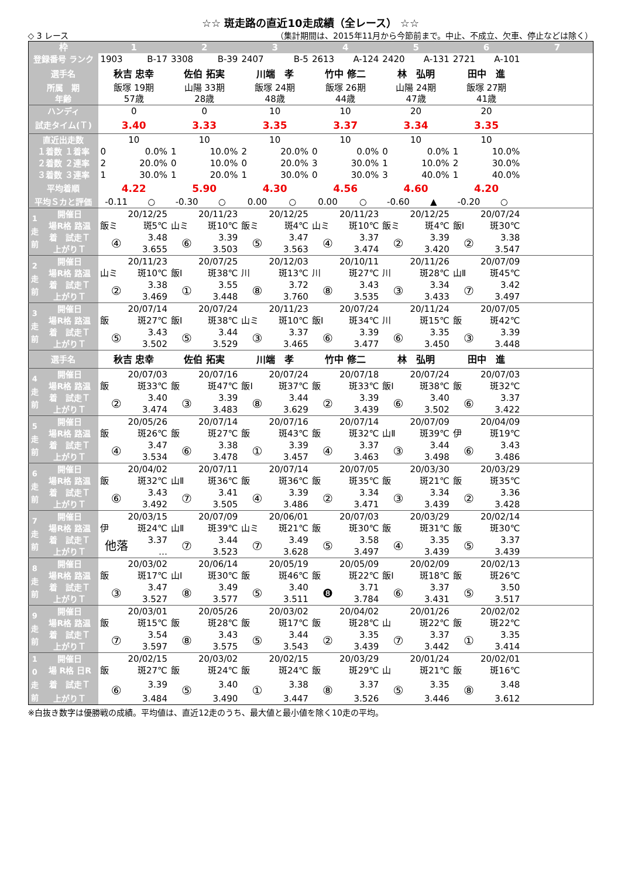☆☆ 斑走路の直近10走成績（全レース） ☆☆
◇ 3 レース （集計期間は、2015年11月から今節前まで。中止、不成立、欠車、停止などは除く）
| 枠 | | 1 | | 2 | | 3 | | 4 | | 5 | | 6 | | 7 |
| 登録番号 ランク | | 1903 | B-17 | 3308 | B-39 | 2407 | B-5 | 2613 | A-124 | 2420 | A-131 | 2721 | A-101 | |
| 選手名 | | 秋吉 忠幸 | | 佐伯 拓実 | | 川端 孝 | | 竹中 修二 | | 林 弘明 | | 田中 進 | | |
| 所属 期 年齢 | | 飯塚 19期 57歳 | | 山陽 33期 28歳 | | 飯塚 24期 48歳 | | 飯塚 26期 44歳 | | 山陽 24期 47歳 | | 飯塚 27期 41歳 | | |
| ハンディ | | 0 | | 0 | | 10 | | 10 | | 20 | | 20 | | |
| 試走タイム(Ｔ) | | 3.40 | | 3.33 | | 3.35 | | 3.37 | | 3.34 | | 3.35 | | |
| 直近出走数 | | 10 | | 10 | | 10 | | 10 | | 10 | | 10 | | |
| １着数 １着率 | | 0 | 0.0% | 1 | 10.0% | 2 | 20.0% | 0 | 0.0% | 0 | 0.0% | 1 | 10.0% | |
| ２着数 ２連率 | | 2 | 20.0% | 0 | 10.0% | 0 | 20.0% | 3 | 30.0% | 1 | 10.0% | 2 | 30.0% | |
| ３着数 ３連率 | | 1 | 30.0% | 1 | 20.0% | 1 | 30.0% | 0 | 30.0% | 3 | 40.0% | 1 | 40.0% | |
| 平均着順 | | 4.22 | | 5.90 | | 4.30 | | 4.56 | | 4.60 | | 4.20 | | |
| 平均Ｓカと評価 | | -0.11 | ○ | -0.30 | ○ | 0.00 | ○ | 0.00 | ○ | -0.60 | ▲ | -0.20 | ○ | |
| 1 走 前 | 開催日 | 20/12/25 | | 20/11/23 | | 20/12/25 | | 20/11/23 | | 20/12/25 | | 20/07/24 | | |
| | 場R格 路温 | 飯ミ | 斑5℃ | 山ミ | 斑10℃ | 飯ミ | 斑4℃ | 山ミ | 斑10℃ | 飯ミ | 斑4℃ | 飯Ⅰ | 斑30℃ | |
| | 着 試走Ｔ | ④ | 3.48 | ⑥ | 3.39 | ⑤ | 3.47 | ④ | 3.37 | ② | 3.39 | ② | 3.38 | |
| | 上がりＴ | | 3.655 | | 3.503 | | 3.563 | | 3.474 | | 3.420 | | 3.547 | |
| 2 走 前 | 開催日 | 20/11/23 | | 20/07/25 | | 20/12/03 | | 20/10/11 | | 20/11/26 | | 20/07/09 | | |
| | 場R格 路温 | 山ミ | 斑10℃ | 飯Ⅰ | 斑38℃ | 川 | 斑13℃ | 川 | 斑27℃ | 川 | 斑28℃ | 山Ⅱ | 斑45℃ | |
| | 着 試走Ｔ | ② | 3.38 | ① | 3.55 | ⑧ | 3.72 | ⑧ | 3.43 | ③ | 3.34 | ⑦ | 3.42 | |
| | 上がりＴ | | 3.469 | | 3.448 | | 3.760 | | 3.535 | | 3.433 | | 3.497 | |
| 3 走 前 | 開催日 | 20/07/14 | | 20/07/24 | | 20/11/23 | | 20/07/24 | | 20/11/24 | | 20/07/05 | | |
| | 場R格 路温 | 飯 | 斑27℃ | 飯Ⅰ | 斑38℃ | 山ミ | 斑10℃ | 飯Ⅰ | 斑34℃ | 川 | 斑15℃ | 飯 | 斑42℃ | |
| | 着 試走Ｔ | ⑤ | 3.43 | ⑤ | 3.44 | ③ | 3.37 | ⑥ | 3.39 | ⑥ | 3.35 | ③ | 3.39 | |
| | 上がりＴ | | 3.502 | | 3.529 | | 3.465 | | 3.477 | | 3.450 | | 3.448 | |
| 選手名 | | 秋吉 忠幸 | | 佐伯 拓実 | | 川端 孝 | | 竹中 修二 | | 林 弘明 | | 田中 進 | | |
| 4 走 前 | 開催日 | 20/07/03 | | 20/07/16 | | 20/07/24 | | 20/07/18 | | 20/07/24 | | 20/07/03 | | |
| | 場R格 路温 | 飯 | 斑33℃ | 飯 | 斑47℃ | 飯Ⅰ | 斑37℃ | 飯 | 斑33℃ | 飯Ⅰ | 斑38℃ | 飯 | 斑32℃ | |
| | 着 試走Ｔ | ② | 3.40 | ③ | 3.39 | ⑧ | 3.44 | ② | 3.39 | ⑥ | 3.40 | ⑥ | 3.37 | |
| | 上がりＴ | | 3.474 | | 3.483 | | 3.629 | | 3.439 | | 3.502 | | 3.422 | |
| 5 走 前 | 開催日 | 20/05/26 | | 20/07/14 | | 20/07/16 | | 20/07/14 | | 20/07/09 | | 20/04/09 | | |
| | 場R格 路温 | 飯 | 斑26℃ | 飯 | 斑27℃ | 飯 | 斑43℃ | 飯 | 斑32℃ | 山Ⅱ | 斑39℃ | 伊 | 斑19℃ | |
| | 着 試走Ｔ | ④ | 3.47 | ⑥ | 3.38 | ① | 3.39 | ④ | 3.37 | ③ | 3.44 | ⑥ | 3.43 | |
| | 上がりＴ | | 3.534 | | 3.478 | | 3.457 | | 3.463 | | 3.498 | | 3.486 | |
| 6 走 前 | 開催日 | 20/04/02 | | 20/07/11 | | 20/07/14 | | 20/07/05 | | 20/03/30 | | 20/03/29 | | |
| | 場R格 路温 | 飯 | 斑32℃ | 山Ⅱ | 斑36℃ | 飯 | 斑36℃ | 飯 | 斑35℃ | 飯 | 斑21℃ | 飯 | 斑35℃ | |
| | 着 試走Ｔ | ⑥ | 3.43 | ⑦ | 3.41 | ④ | 3.39 | ② | 3.34 | ③ | 3.34 | ② | 3.36 | |
| | 上がりＴ | | 3.492 | | 3.505 | | 3.486 | | 3.471 | | 3.439 | | 3.428 | |
| 7 走 前 | 開催日 | 20/03/15 | | 20/07/09 | | 20/06/01 | | 20/07/03 | | 20/03/29 | | 20/02/14 | | |
| | 場R格 路温 | 伊 | 斑24℃ | 山Ⅱ | 斑39℃ | 山ミ | 斑21℃ | 飯 | 斑30℃ | 飯 | 斑31℃ | 飯 | 斑30℃ | |
| | 着 試走Ｔ | 他落 | 3.37 | ⑦ | 3.44 | ⑦ | 3.49 | ⑤ | 3.58 | ④ | 3.35 | ⑤ | 3.37 | |
| | 上がりＴ | | … | | 3.523 | | 3.628 | | 3.497 | | 3.439 | | 3.439 | |
| 8 走 前 | 開催日 | 20/03/02 | | 20/06/14 | | 20/05/19 | | 20/05/09 | | 20/02/09 | | 20/02/13 | | |
| | 場R格 路温 | 飯 | 斑17℃ | 山Ⅰ | 斑30℃ | 飯 | 斑46℃ | 飯 | 斑22℃ | 飯Ⅰ | 斑18℃ | 飯 | 斑26℃ | |
| | 着 試走Ｔ | ③ | 3.47 | ⑧ | 3.49 | ⑤ | 3.40 | ❽ | 3.71 | ⑥ | 3.37 | ⑤ | 3.50 | |
| | 上がりＴ | | 3.527 | | 3.577 | | 3.511 | | 3.784 | | 3.431 | | 3.517 | |
| 9 走 前 | 開催日 | 20/03/01 | | 20/05/26 | | 20/03/02 | | 20/04/02 | | 20/01/26 | | 20/02/02 | | |
| | 場R格 路温 | 飯 | 斑15℃ | 飯 | 斑28℃ | 飯 | 斑17℃ | 飯 | 斑28℃ | 山 | 斑22℃ | 飯 | 斑22℃ | |
| | 着 試走Ｔ | ⑦ | 3.54 | ⑧ | 3.43 | ⑤ | 3.44 | ② | 3.35 | ⑦ | 3.37 | ① | 3.35 | |
| | 上がりＴ | | 3.597 | | 3.575 | | 3.543 | | 3.439 | | 3.442 | | 3.414 | |
| 1 0 走 前 | 開催日 | 20/02/15 | | 20/03/02 | | 20/02/15 | | 20/03/29 | | 20/01/24 | | 20/02/01 | | |
| | 場 R格 日R | 飯 | 斑27℃ | 飯 | 斑24℃ | 飯 | 斑24℃ | 飯 | 斑29℃ | 山 | 斑21℃ | 飯 | 斑16℃ | |
| | 着 試走Ｔ | ⑥ | 3.39 | ⑤ | 3.40 | ① | 3.38 | ⑧ | 3.37 | ⑤ | 3.35 | ⑧ | 3.48 | |
| | 上がりＴ | | 3.484 | | 3.490 | | 3.447 | | 3.526 | | 3.446 | | 3.612 | |
※白抜き数字は優勝戦の成績。平均値は、直近12走のうち、最大値と最小値を除く10走の平均。